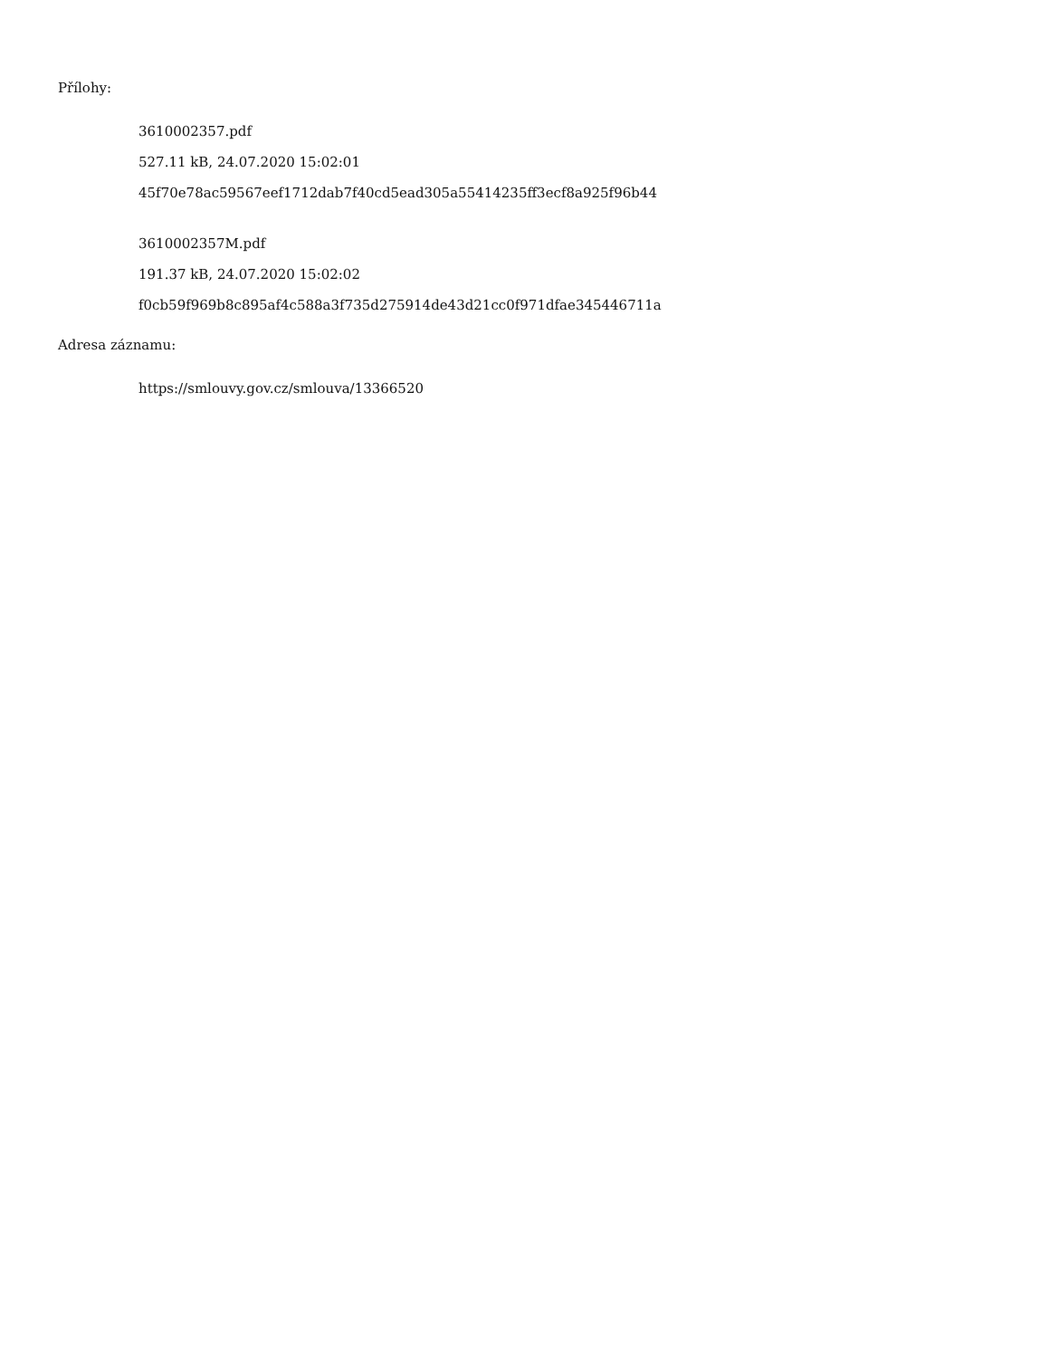Přílohy:
3610002357.pdf
527.11 kB, 24.07.2020 15:02:01
45f70e78ac59567eef1712dab7f40cd5ead305a55414235ff3ecf8a925f96b44
3610002357M.pdf
191.37 kB, 24.07.2020 15:02:02
f0cb59f969b8c895af4c588a3f735d275914de43d21cc0f971dfae345446711a
Adresa záznamu:
https://smlouvy.gov.cz/smlouva/13366520